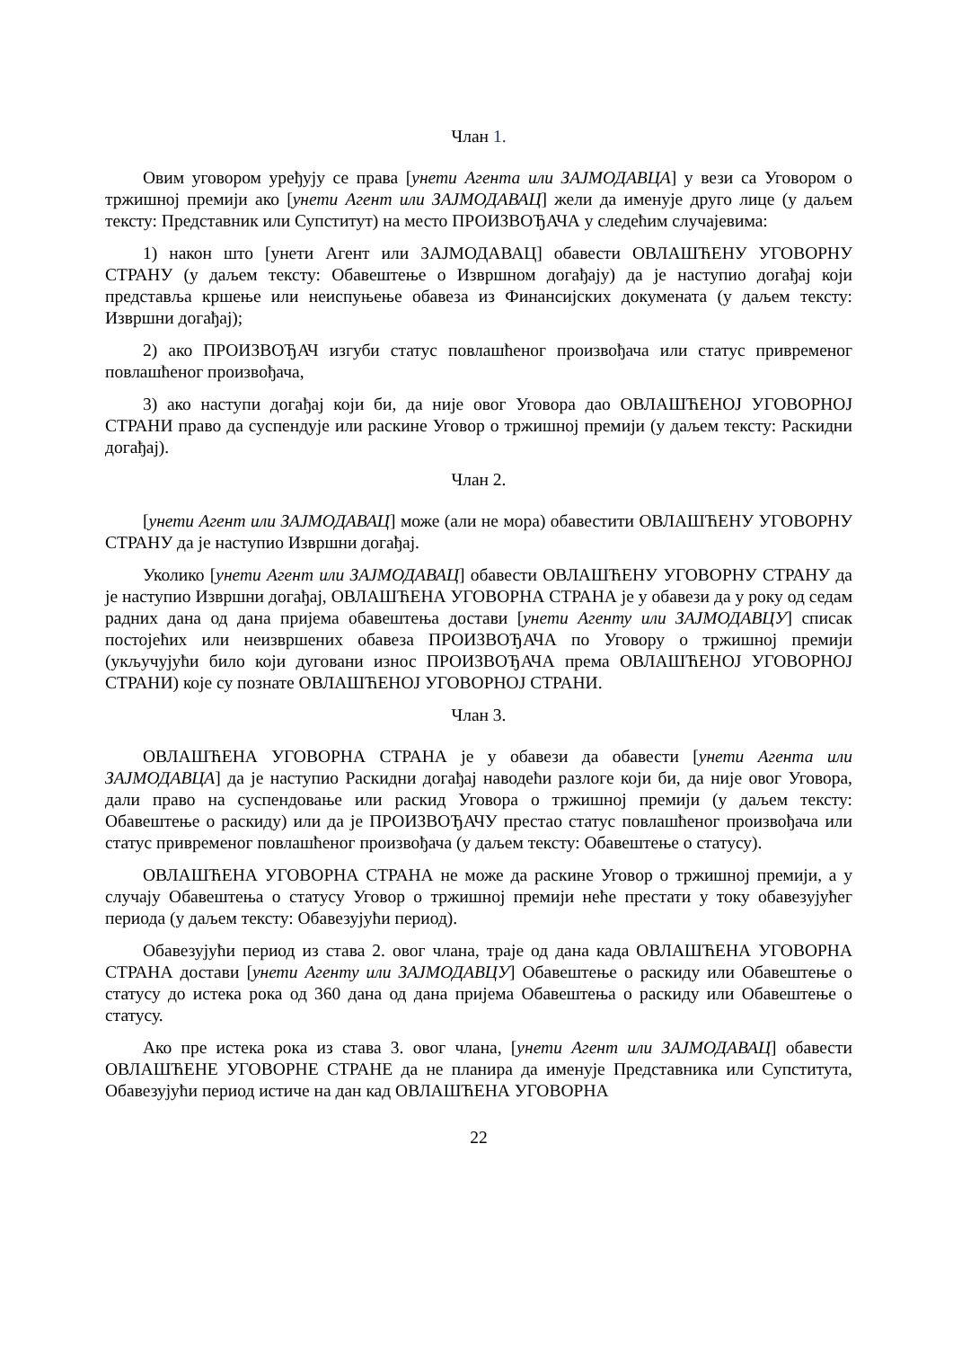Члан 1.
Овим уговором уређују се права [унети Агента или ЗАЈМОДАВЦА] у вези са Уговором о тржишној премији ако [унети Агент или ЗАЈМОДАВАЦ] жели да именује друго лице (у даљем тексту: Представник или Супститут) на место ПРОИЗВОЂАЧА у следећим случајевима:
1) након што [унети Агент или ЗАЈМОДАВАЦ] обавести ОВЛАШЋЕНУ УГОВОРНУ СТРАНУ (у даљем тексту: Обавештење о Извршном догађају) да је наступио догађај који представља кршење или неиспуњење обавеза из Финансијских докумената (у даљем тексту: Извршни догађај);
2) ако ПРОИЗВОЂАЧ изгуби статус повлашћеног произвођача или статус привременог повлашћеног произвођача,
3) ако наступи догађај који би, да није овог Уговора дао ОВЛАШЋЕНОЈ УГОВОРНОЈ СТРАНИ право да суспендује или раскине Уговор о тржишној премији (у даљем тексту: Раскидни догађај).
Члан 2.
[унети Агент или ЗАЈМОДАВАЦ] може (али не мора) обавестити ОВЛАШЋЕНУ УГОВОРНУ СТРАНУ да је наступио Извршни догађај.
Уколико [унети Агент или ЗАЈМОДАВАЦ] обавести ОВЛАШЋЕНУ УГОВОРНУ СТРАНУ да је наступио Извршни догађај, ОВЛАШЋЕНА УГОВОРНА СТРАНА је у обавези да у року од седам радних дана од дана пријема обавештења достави [унети Агенту или ЗАЈМОДАВЦУ] списак постојећих или неизвршених обавеза ПРОИЗВОЂАЧА по Уговору о тржишној премији (укључујући било који дуговани износ ПРОИЗВОЂАЧА према ОВЛАШЋЕНОЈ УГОВОРНОЈ СТРАНИ) које су познате ОВЛАШЋЕНОЈ УГОВОРНОЈ СТРАНИ.
Члан 3.
ОВЛАШЋЕНА УГОВОРНА СТРАНА је у обавези да обавести [унети Агента или ЗАЈМОДАВЦА] да је наступио Раскидни догађај наводећи разлоге који би, да није овог Уговора, дали право на суспендовање или раскид Уговора о тржишној премији (у даљем тексту: Обавештење о раскиду) или да је ПРОИЗВОЂАЧУ престао статус повлашћеног произвођача или статус привременог повлашћеног произвођача (у даљем тексту: Обавештење о статусу).
ОВЛАШЋЕНА УГОВОРНА СТРАНА не може да раскине Уговор о тржишној премији, а у случају Обавештења о статусу Уговор о тржишној премији неће престати у току обавезујућег периода (у даљем тексту: Обавезујући период).
Обавезујући период из става 2. овог члана, траје од дана када ОВЛАШЋЕНА УГОВОРНА СТРАНА достави [унети Агенту или ЗАЈМОДАВЦУ] Обавештење о раскиду или Обавештење о статусу до истека рока од 360 дана од дана пријема Обавештења о раскиду или Обавештење о статусу.
Ако пре истека рока из става 3. овог члана, [унети Агент или ЗАЈМОДАВАЦ] обавести ОВЛАШЋЕНЕ УГОВОРНЕ СТРАНЕ да не планира да именује Представника или Супститута, Обавезујући период истиче на дан кад ОВЛАШЋЕНА УГОВОРНА
22